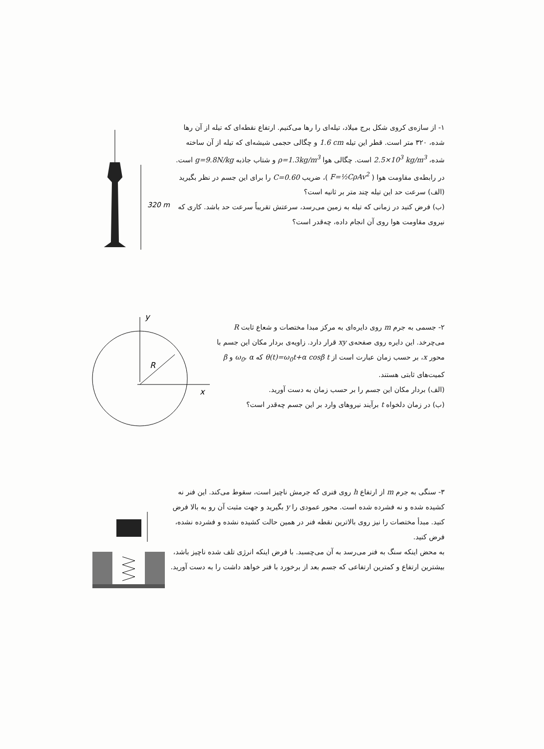320 m
۱- از سازه‌ی کروی شکل برج میلاد، تیله‌ای را رها می‌کنیم. ارتفاع نقطه‌ای که تیله از آن رها شده، ۳۲۰ متر است. قطر این تیله 1.6 cm و چگالی حجمی شیشه‌ای که تیله از آن ساخته شده، 2.5×10<sup>3</sup> kg/m<sup>3</sup> است. چگالی هوا ρ=1.3kg/m<sup>3</sup> و شتاب جاذبه g=9.8N/kg است. در رابطه‌ی مقاومت هوا ( F=½CρAv<sup>2</sup> )، ضریب C=0.60 را برای این جسم در نظر بگیرید
(الف) سرعت حد این تیله چند متر بر ثانیه است؟
(ب) فرض کنید در زمانی که تیله به زمین می‌رسد، سرعتش تقریباً سرعت حد باشد. کاری که نیروی مقاومت هوا روی آن انجام داده، چه‌قدر است؟
y
x
R
۲- جسمی به جرم m روی دایره‌ای به مرکز مبدا مختصات و شعاع ثابت R می‌چرخد. این دایره روی صفحه‌ی xy قرار دارد. زاویه‌ی بردار مکان این جسم با محور x، بر حسب زمان عبارت است از θ(t)=ω<sub>0</sub>t+α cosβ t که ω<sub>0</sub>، α و β کمیت‌های ثابتی هستند.
(الف) بردار مکان این جسم را بر حسب زمان به دست آورید.
(ب) در زمان دلخواه t برآیند نیروهای وارد بر این جسم چه‌قدر است؟
۳- سنگی به جرم m از ارتفاع h روی فنری که جرمش ناچیز است، سقوط می‌کند. این فنر نه کشیده شده و نه فشرده شده است. محور عمودی را y بگیرید و جهت مثبت آن رو به بالا فرض کنید. مبدأ مختصات را نیز روی بالاترین نقطه فنر در همین حالت کشیده نشده و فشرده نشده، فرض کنید.
به محض اینکه سنگ به فنر می‌رسد به آن می‌چسبد. با فرض اینکه انرژی تلف شده ناچیز باشد، بیشترین ارتفاع و کمترین ارتفاعی که جسم بعد از برخورد با فنر خواهد داشت را به دست آورید.